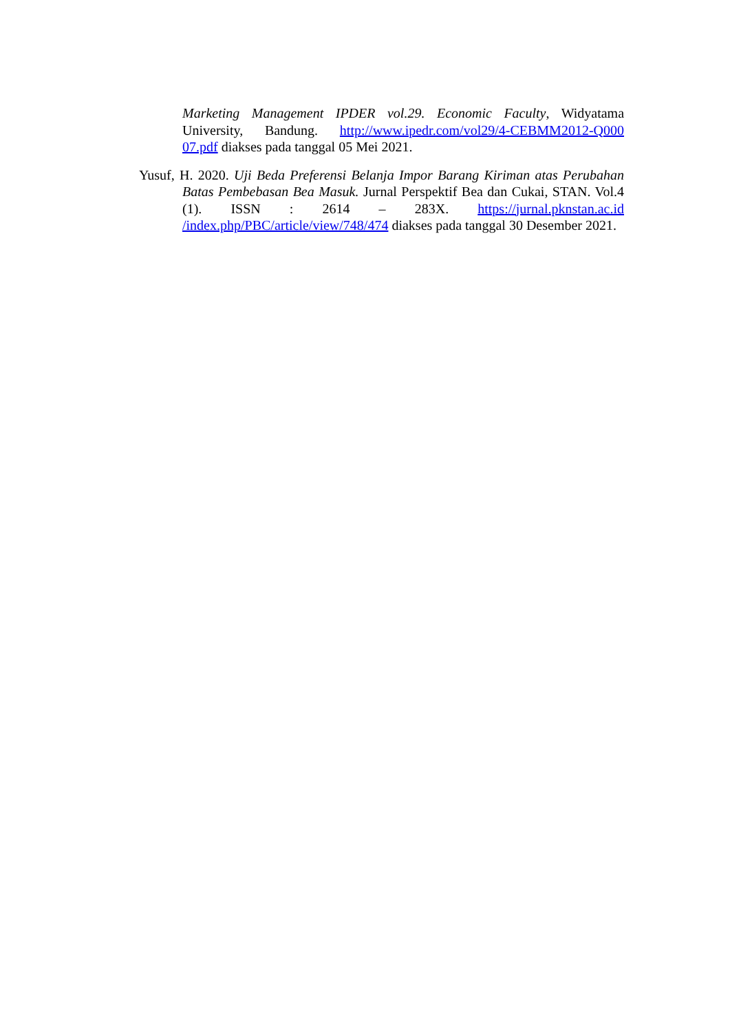Marketing Management IPDER vol.29. Economic Faculty, Widyatama University, Bandung. http://www.ipedr.com/vol29/4-CEBMM2012-Q000 07.pdf diakses pada tanggal 05 Mei 2021.
Yusuf, H. 2020. Uji Beda Preferensi Belanja Impor Barang Kiriman atas Perubahan Batas Pembebasan Bea Masuk. Jurnal Perspektif Bea dan Cukai, STAN. Vol.4 (1). ISSN : 2614 – 283X. https://jurnal.pknstan.ac.id /index.php/PBC/article/view/748/474 diakses pada tanggal 30 Desember 2021.